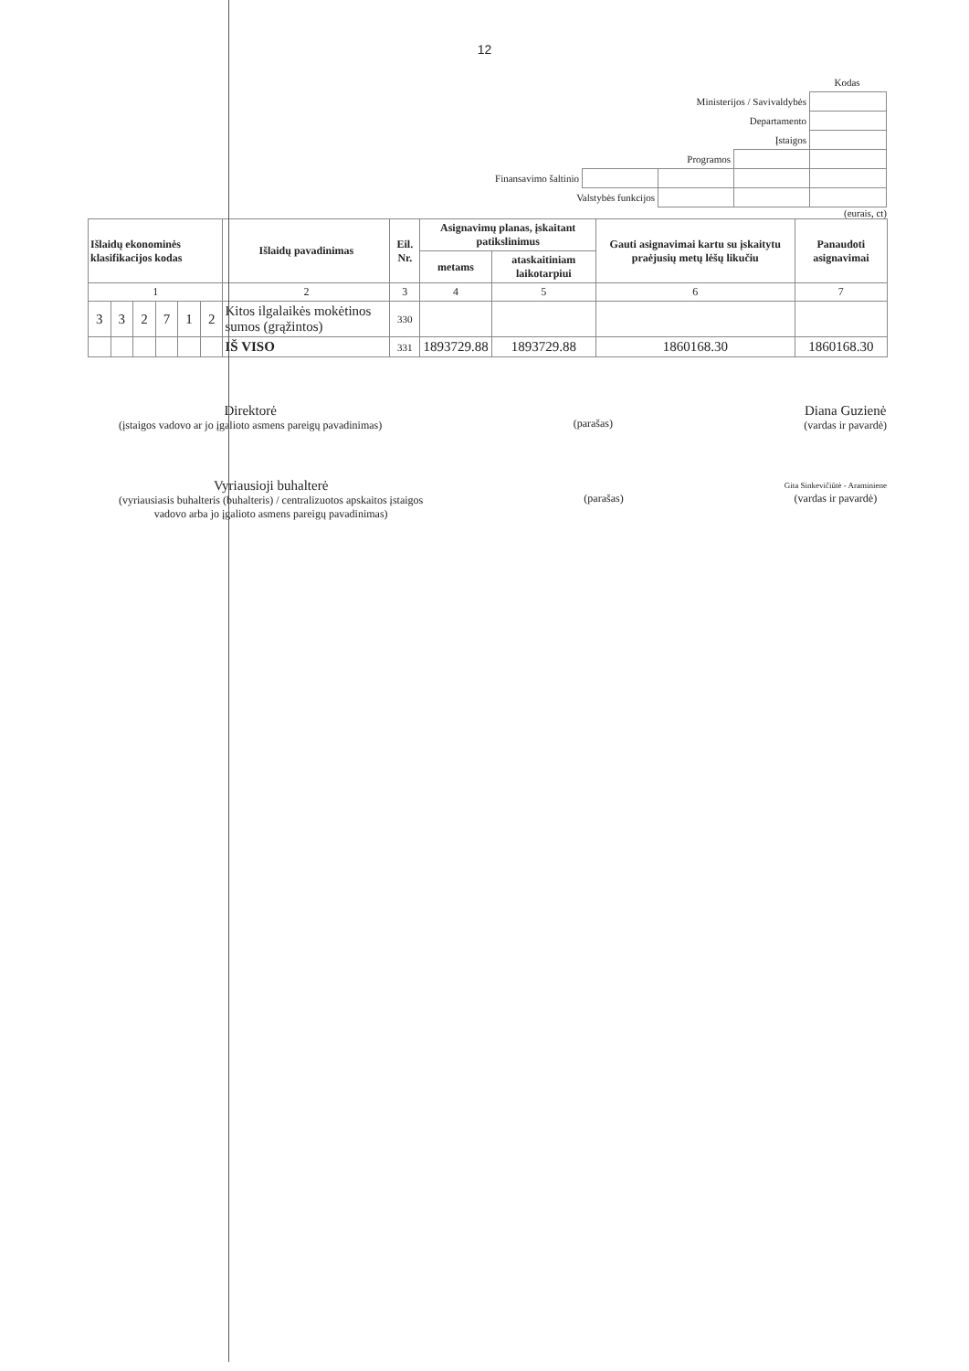12
| | | | | Kodas |
| Ministerijos / Savivaldybės | | | | |
| Departamento | | | | |
| Įstaigos | | | | |
| Programos | | | | |
| Finansavimo šaltinio | | | | |
| Valstybės funkcijos | | | | |
(eurais, ct)
| Išlaidų ekonominės klasifikacijos kodas | | | | | | Išlaidų pavadinimas | Eil. Nr. | Asignavimų planas, įskaitant patikslinimus | | Gauti asignavimai kartu su įskaitytu praėjusių metų lėšų likučiu | Panaudoti asignavimai |
| --- | --- | --- | --- | --- | --- | --- | --- | --- | --- | --- | --- |
| | | | | | | | | metams | ataskaitiniam laikotarpiui | | |
| 1 | | | | | | 2 | 3 | 4 | 5 | 6 | 7 |
| 3 | 3 | 2 | 7 | 1 | 2 | Kitos ilgalaikės mokėtinos sumos (grąžintos) | 330 | | | | |
| | | | | | | IŠ VISO | 331 | 1893729.88 | 1893729.88 | 1860168.30 | 1860168.30 |
Direktorė
(įstaigos vadovo ar jo įgalioto asmens pareigų pavadinimas)
(parašas)
Diana Guzienė
(vardas ir pavardė)
Vyriausioji buhalterė
(vyriausiasis buhalteris (buhalteris) / centralizuotos apskaitos įstaigos
vadovo arba jo įgalioto asmens pareigų pavadinimas)
(parašas)
Gita Sinkevičiūtė - Araminiene
(vardas ir pavardė)